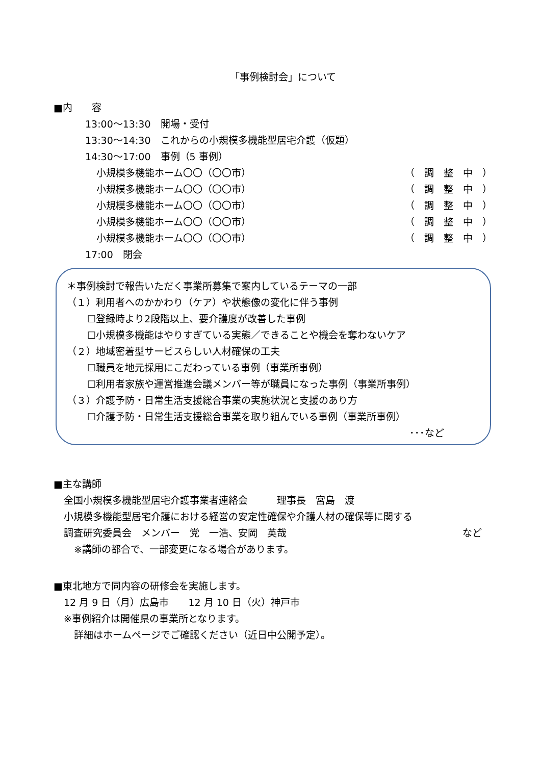「事例検討会」について
■内　　容
13:00～13:30　開場・受付
13:30～14:30　これからの小規模多機能型居宅介護（仮題）
14:30～17:00　事例（5 事例）
小規模多機能ホーム〇〇（〇〇市） （　調　整　中　）
小規模多機能ホーム〇〇（〇〇市） （　調　整　中　）
小規模多機能ホーム〇〇（〇〇市） （　調　整　中　）
小規模多機能ホーム〇〇（〇〇市） （　調　整　中　）
小規模多機能ホーム〇〇（〇〇市） （　調　整　中　）
17:00　閉会
＊事例検討で報告いただく事業所募集で案内しているテーマの一部
（１）利用者へのかかわり（ケア）や状態像の変化に伴う事例
☐登録時より2段階以上、要介護度が改善した事例
☐小規模多機能はやりすぎている実態／できることや機会を奪わないケア
（２）地域密着型サービスらしい人材確保の工夫
☐職員を地元採用にこだわっている事例（事業所事例）
☐利用者家族や運営推進会議メンバー等が職員になった事例（事業所事例）
（３）介護予防・日常生活支援総合事業の実施状況と支援のあり方
☐介護予防・日常生活支援総合事業を取り組んでいる事例（事業所事例）
･･･など
■主な講師
全国小規模多機能型居宅介護事業者連絡会　　　理事長　宮島　渡
小規模多機能型居宅介護における経営の安定性確保や介護人材の確保等に関する
調査研究委員会　メンバー　党　一浩、安岡　英哉 など
※講師の都合で、一部変更になる場合があります。
■東北地方で同内容の研修会を実施します。
12 月 9 日（月）広島市　　12 月 10 日（火）神戸市
※事例紹介は開催県の事業所となります。
詳細はホームページでご確認ください（近日中公開予定）。